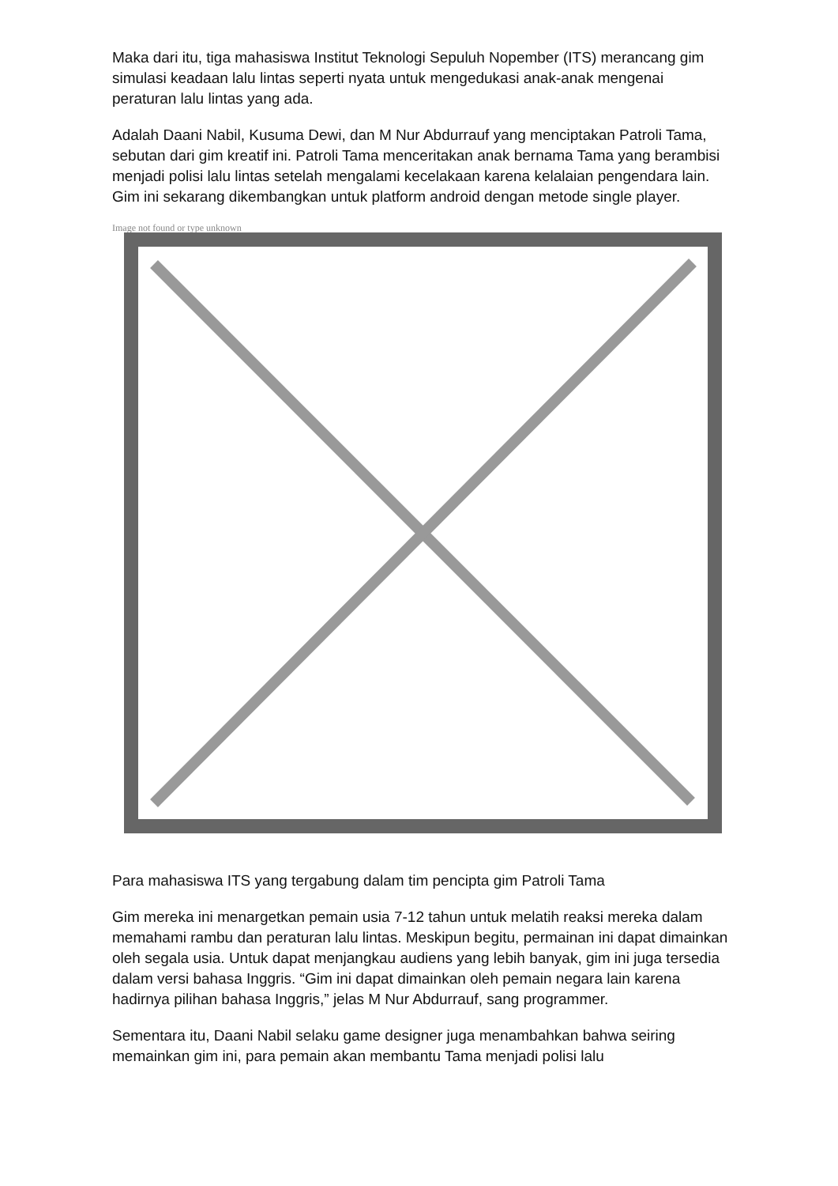Maka dari itu, tiga mahasiswa Institut Teknologi Sepuluh Nopember (ITS) merancang gim simulasi keadaan lalu lintas seperti nyata untuk mengedukasi anak-anak mengenai peraturan lalu lintas yang ada.
Adalah Daani Nabil, Kusuma Dewi, dan M Nur Abdurrauf yang menciptakan Patroli Tama, sebutan dari gim kreatif ini. Patroli Tama menceritakan anak bernama Tama yang berambisi menjadi polisi lalu lintas setelah mengalami kecelakaan karena kelalaian pengendara lain. Gim ini sekarang dikembangkan untuk platform android dengan metode single player.
Image not found or type unknown
Para mahasiswa ITS yang tergabung dalam tim pencipta gim Patroli Tama
Gim mereka ini menargetkan pemain usia 7-12 tahun untuk melatih reaksi mereka dalam memahami rambu dan peraturan lalu lintas. Meskipun begitu, permainan ini dapat dimainkan oleh segala usia. Untuk dapat menjangkau audiens yang lebih banyak, gim ini juga tersedia dalam versi bahasa Inggris. “Gim ini dapat dimainkan oleh pemain negara lain karena hadirnya pilihan bahasa Inggris,” jelas M Nur Abdurrauf, sang programmer.
Sementara itu, Daani Nabil selaku game designer juga menambahkan bahwa seiring memainkan gim ini, para pemain akan membantu Tama menjadi polisi lalu